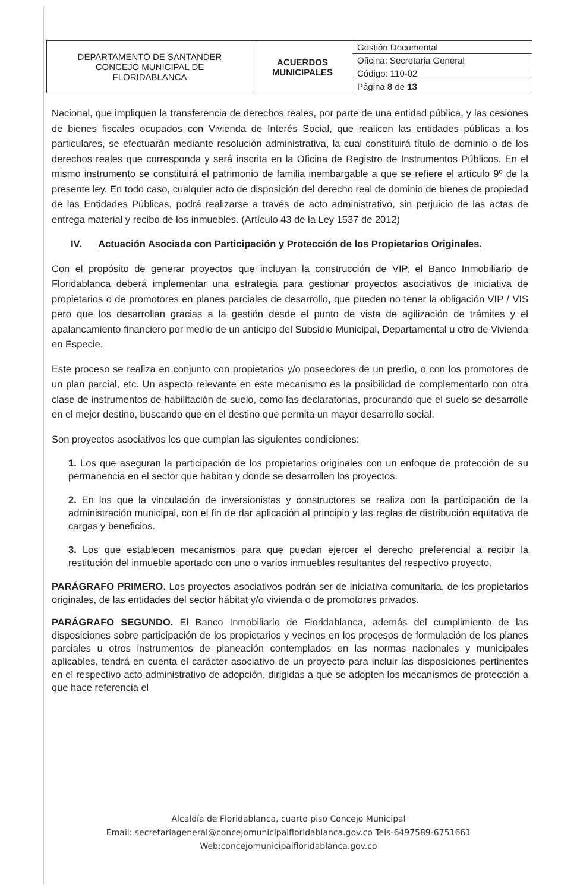| DEPARTAMENTO DE SANTANDER CONCEJO MUNICIPAL DE FLORIDABLANCA | ACUERDOS MUNICIPALES | Gestión Documental |
| | | Oficina: Secretaria General |
| | | Código: 110-02 |
| | | Página 8 de 13 |
Nacional, que impliquen la transferencia de derechos reales, por parte de una entidad pública, y las cesiones de bienes fiscales ocupados con Vivienda de Interés Social, que realicen las entidades públicas a los particulares, se efectuarán mediante resolución administrativa, la cual constituirá título de dominio o de los derechos reales que corresponda y será inscrita en la Oficina de Registro de Instrumentos Públicos. En el mismo instrumento se constituirá el patrimonio de familia inembargable a que se refiere el artículo 9º de la presente ley. En todo caso, cualquier acto de disposición del derecho real de dominio de bienes de propiedad de las Entidades Públicas, podrá realizarse a través de acto administrativo, sin perjuicio de las actas de entrega material y recibo de los inmuebles. (Artículo 43 de la Ley 1537 de 2012)
IV. Actuación Asociada con Participación y Protección de los Propietarios Originales.
Con el propósito de generar proyectos que incluyan la construcción de VIP, el Banco Inmobiliario de Floridablanca deberá implementar una estrategia para gestionar proyectos asociativos de iniciativa de propietarios o de promotores en planes parciales de desarrollo, que pueden no tener la obligación VIP / VIS pero que los desarrollan gracias a la gestión desde el punto de vista de agilización de trámites y el apalancamiento financiero por medio de un anticipo del Subsidio Municipal, Departamental u otro de Vivienda en Especie.
Este proceso se realiza en conjunto con propietarios y/o poseedores de un predio, o con los promotores de un plan parcial, etc. Un aspecto relevante en este mecanismo es la posibilidad de complementarlo con otra clase de instrumentos de habilitación de suelo, como las declaratorias, procurando que el suelo se desarrolle en el mejor destino, buscando que en el destino que permita un mayor desarrollo social.
Son proyectos asociativos los que cumplan las siguientes condiciones:
1. Los que aseguran la participación de los propietarios originales con un enfoque de protección de su permanencia en el sector que habitan y donde se desarrollen los proyectos.
2. En los que la vinculación de inversionistas y constructores se realiza con la participación de la administración municipal, con el fin de dar aplicación al principio y las reglas de distribución equitativa de cargas y beneficios.
3. Los que establecen mecanismos para que puedan ejercer el derecho preferencial a recibir la restitución del inmueble aportado con uno o varios inmuebles resultantes del respectivo proyecto.
PARÁGRAFO PRIMERO. Los proyectos asociativos podrán ser de iniciativa comunitaria, de los propietarios originales, de las entidades del sector hábitat y/o vivienda o de promotores privados.
PARÁGRAFO SEGUNDO. El Banco Inmobiliario de Floridablanca, además del cumplimiento de las disposiciones sobre participación de los propietarios y vecinos en los procesos de formulación de los planes parciales u otros instrumentos de planeación contemplados en las normas nacionales y municipales aplicables, tendrá en cuenta el carácter asociativo de un proyecto para incluir las disposiciones pertinentes en el respectivo acto administrativo de adopción, dirigidas a que se adopten los mecanismos de protección a que hace referencia el
Alcaldía de Floridablanca, cuarto piso Concejo Municipal
Email: secretariageneral@concejomunicipalfloridablanca.gov.co Tels-6497589-6751661
Web:concejomunicipalfloridablanca.gov.co